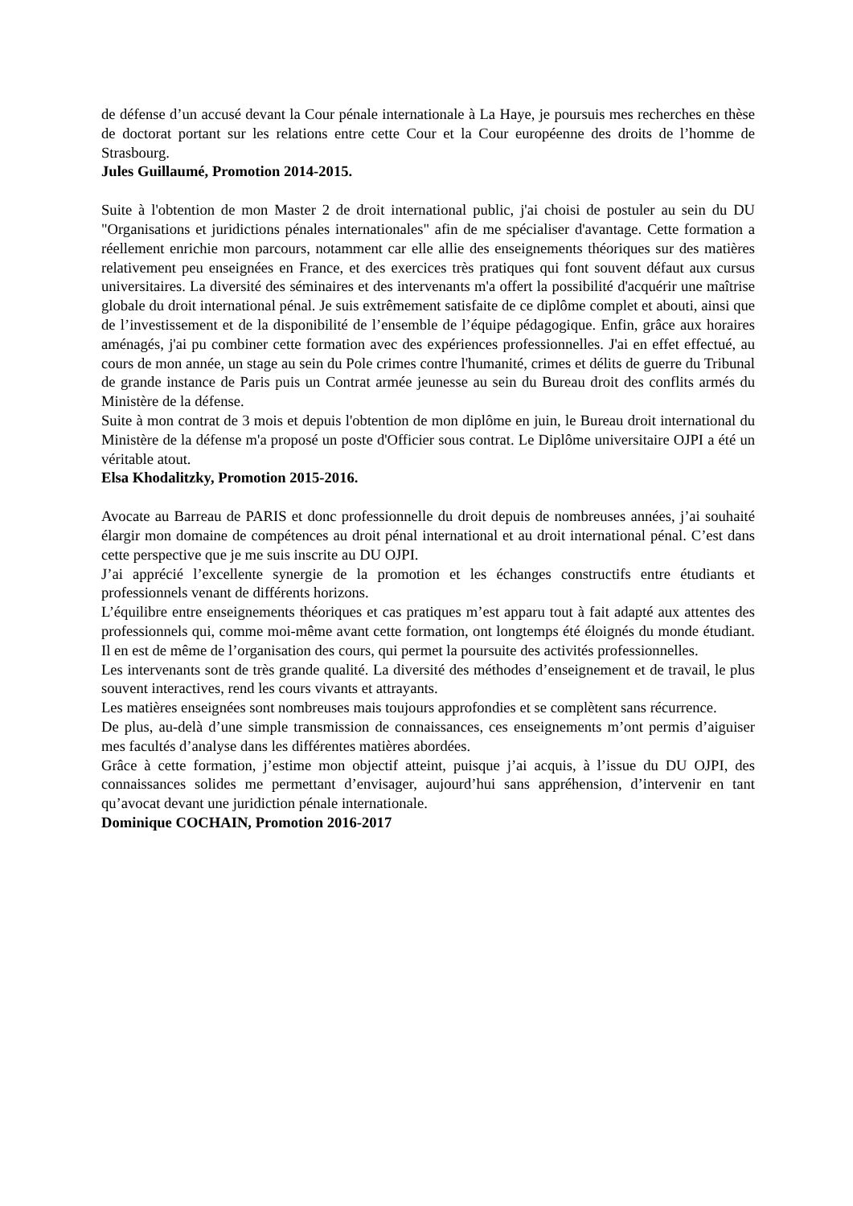de défense d’un accusé devant la Cour pénale internationale à La Haye, je poursuis mes recherches en thèse de doctorat portant sur les relations entre cette Cour et la Cour européenne des droits de l’homme de Strasbourg.
Jules Guillaumé, Promotion 2014-2015.
Suite à l'obtention de mon Master 2 de droit international public, j'ai choisi de postuler au sein du DU "Organisations et juridictions pénales internationales" afin de me spécialiser d'avantage. Cette formation a réellement enrichie mon parcours, notamment car elle allie des enseignements théoriques sur des matières relativement peu enseignées en France, et des exercices très pratiques qui font souvent défaut aux cursus universitaires. La diversité des séminaires et des intervenants m'a offert la possibilité d'acquérir une maîtrise globale du droit international pénal. Je suis extrêmement satisfaite de ce diplôme complet et abouti, ainsi que de l’investissement et de la disponibilité de l’ensemble de l’équipe pédagogique. Enfin, grâce aux horaires aménagés, j'ai pu combiner cette formation avec des expériences professionnelles. J'ai en effet effectué, au cours de mon année, un stage au sein du Pole crimes contre l'humanité, crimes et délits de guerre du Tribunal de grande instance de Paris puis un Contrat armée jeunesse au sein du Bureau droit des conflits armés du Ministère de la défense.
Suite à mon contrat de 3 mois et depuis l'obtention de mon diplôme en juin, le Bureau droit international du Ministère de la défense m'a proposé un poste d'Officier sous contrat. Le Diplôme universitaire OJPI a été un véritable atout.
Elsa Khodalitzky, Promotion 2015-2016.
Avocate au Barreau de PARIS et donc professionnelle du droit depuis de nombreuses années, j’ai souhaité élargir mon domaine de compétences au droit pénal international et au droit international pénal. C’est dans cette perspective que je me suis inscrite au DU OJPI.
J’ai apprécié l’excellente synergie de la promotion et les échanges constructifs entre étudiants et professionnels venant de différents horizons.
L’équilibre entre enseignements théoriques et cas pratiques m’est apparu tout à fait adapté aux attentes des professionnels qui, comme moi-même avant cette formation, ont longtemps été éloignés du monde étudiant. Il en est de même de l’organisation des cours, qui permet la poursuite des activités professionnelles.
Les intervenants sont de très grande qualité. La diversité des méthodes d’enseignement et de travail, le plus souvent interactives, rend les cours vivants et attrayants.
Les matières enseignées sont nombreuses mais toujours approfondies et se complètent sans récurrence.
De plus, au-delà d’une simple transmission de connaissances, ces enseignements m’ont permis d’aiguiser mes facultés d’analyse dans les différentes matières abordées.
Grâce à cette formation, j’estime mon objectif atteint, puisque j’ai acquis, à l’issue du DU OJPI, des connaissances solides me permettant d’envisager, aujourd’hui sans appréhension, d’intervenir en tant qu’avocat devant une juridiction pénale internationale.
Dominique COCHAIN, Promotion 2016-2017